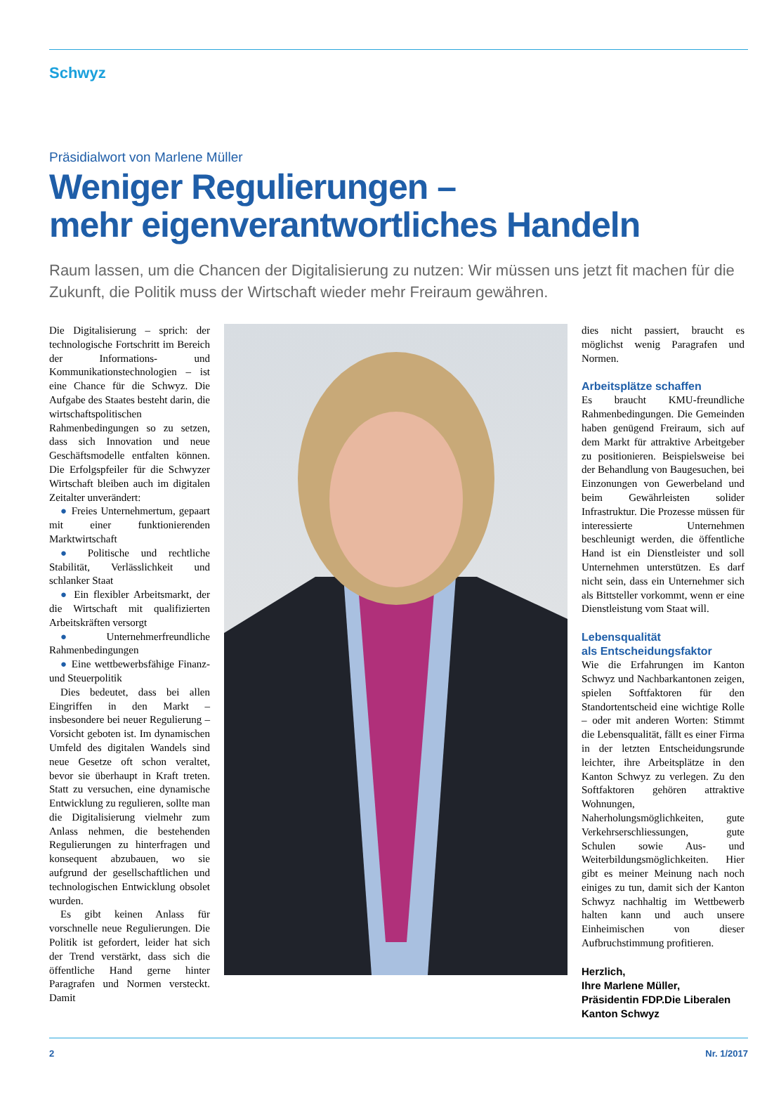Schwyz
Präsidialwort von Marlene Müller
Weniger Regulierungen –
mehr eigenverantwortliches Handeln
Raum lassen, um die Chancen der Digitalisierung zu nutzen: Wir müssen uns jetzt fit machen für die Zukunft, die Politik muss der Wirtschaft wieder mehr Freiraum gewähren.
Die Digitalisierung – sprich: der technologische Fortschritt im Bereich der Informations- und Kommunikationstechnologien – ist eine Chance für die Schwyz. Die Aufgabe des Staates besteht darin, die wirtschaftspolitischen Rahmenbedingungen so zu setzen, dass sich Innovation und neue Geschäftsmodelle entfalten können. Die Erfolgspfeiler für die Schwyzer Wirtschaft bleiben auch im digitalen Zeitalter unverändert:
● Freies Unternehmertum, gepaart mit einer funktionierenden Marktwirtschaft
● Politische und rechtliche Stabilität, Verlässlichkeit und schlanker Staat
● Ein flexibler Arbeitsmarkt, der die Wirtschaft mit qualifizierten Arbeitskräften versorgt
● Unternehmerfreundliche Rahmenbedingungen
● Eine wettbewerbsfähige Finanz- und Steuerpolitik
Dies bedeutet, dass bei allen Eingriffen in den Markt – insbesondere bei neuer Regulierung – Vorsicht geboten ist. Im dynamischen Umfeld des digitalen Wandels sind neue Gesetze oft schon veraltet, bevor sie überhaupt in Kraft treten. Statt zu versuchen, eine dynamische Entwicklung zu regulieren, sollte man die Digitalisierung vielmehr zum Anlass nehmen, die bestehenden Regulierungen zu hinterfragen und konsequent abzubauen, wo sie aufgrund der gesellschaftlichen und technologischen Entwicklung obsolet wurden.
Es gibt keinen Anlass für vorschnelle neue Regulierungen. Die Politik ist gefordert, leider hat sich der Trend verstärkt, dass sich die öffentliche Hand gerne hinter Paragrafen und Normen versteckt. Damit
dies nicht passiert, braucht es möglichst wenig Paragrafen und Normen.
Arbeitsplätze schaffen
Es braucht KMU-freundliche Rahmenbedingungen. Die Gemeinden haben genügend Freiraum, sich auf dem Markt für attraktive Arbeitgeber zu positionieren. Beispielsweise bei der Behandlung von Baugesuchen, bei Einzonungen von Gewerbeland und beim Gewährleisten solider Infrastruktur. Die Prozesse müssen für interessierte Unternehmen beschleunigt werden, die öffentliche Hand ist ein Dienstleister und soll Unternehmen unterstützen. Es darf nicht sein, dass ein Unternehmer sich als Bittsteller vorkommt, wenn er eine Dienstleistung vom Staat will.
Lebensqualität
als Entscheidungsfaktor
Wie die Erfahrungen im Kanton Schwyz und Nachbarkantonen zeigen, spielen Softfaktoren für den Standortentscheid eine wichtige Rolle – oder mit anderen Worten: Stimmt die Lebensqualität, fällt es einer Firma in der letzten Entscheidungsrunde leichter, ihre Arbeitsplätze in den Kanton Schwyz zu verlegen. Zu den Softfaktoren gehören attraktive Wohnungen, Naherholungsmöglichkeiten, gute Verkehrserschliessungen, gute Schulen sowie Aus- und Weiterbildungsmöglichkeiten. Hier gibt es meiner Meinung nach noch einiges zu tun, damit sich der Kanton Schwyz nachhaltig im Wettbewerb halten kann und auch unsere Einheimischen von dieser Aufbruchstimmung profitieren.
Herzlich,
Ihre Marlene Müller,
Präsidentin FDP.Die Liberalen
Kanton Schwyz
2 Nr. 1/2017